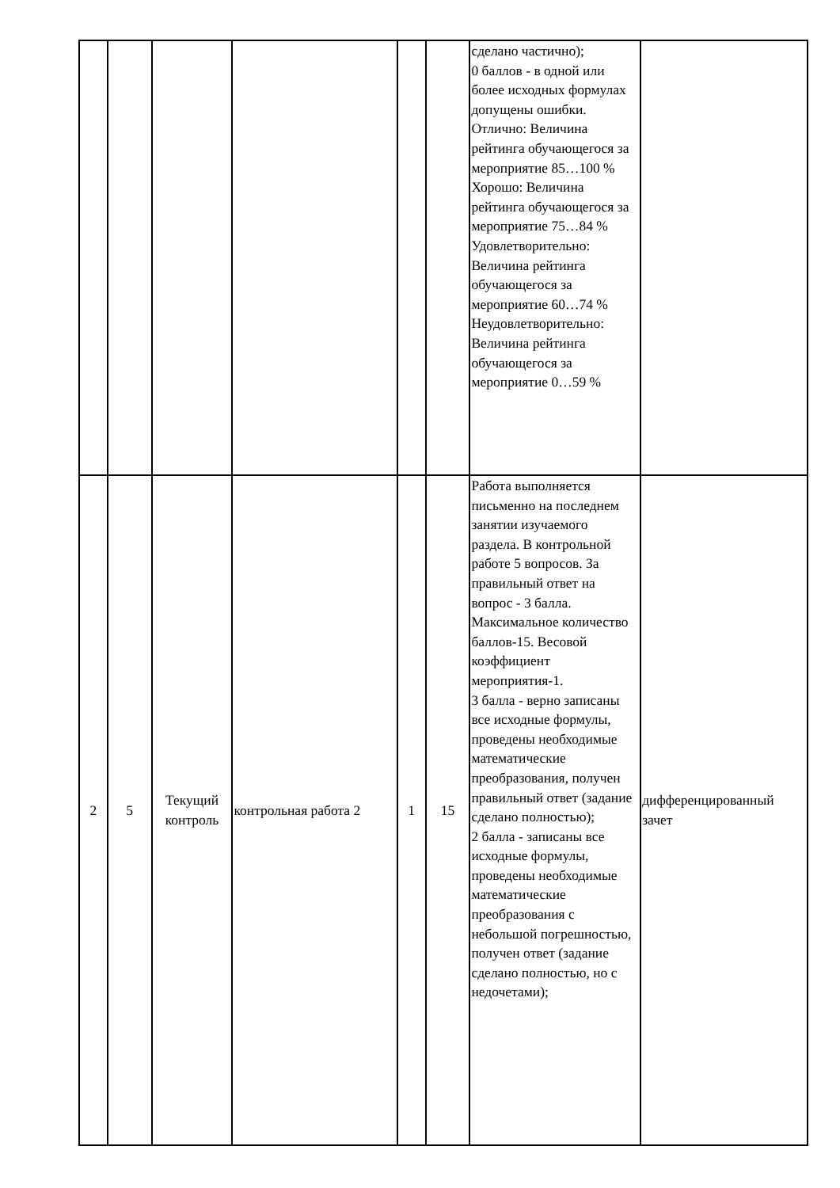| | | | | | | сделано частично); 0 баллов - в одной или более исходных формулах допущены ошибки. Отлично: Величина рейтинга обучающегося за мероприятие 85…100 % Хорошо: Величина рейтинга обучающегося за мероприятие 75…84 % Удовлетворительно: Величина рейтинга обучающегося за мероприятие 60…74 % Неудовлетворительно: Величина рейтинга обучающегося за мероприятие 0…59 % | |
| 2 | 5 | Текущий контроль | контрольная работа 2 | 1 | 15 | Работа выполняется письменно на последнем занятии изучаемого раздела. В контрольной работе 5 вопросов. За правильный ответ на вопрос - 3 балла. Максимальное количество баллов-15. Весовой коэффициент мероприятия-1. 3 балла - верно записаны все исходные формулы, проведены необходимые математические преобразования, получен правильный ответ (задание сделано полностью); 2 балла - записаны все исходные формулы, проведены необходимые математические преобразования с небольшой погрешностью, получен ответ (задание сделано полностью, но с недочетами); | дифференцированный зачет |